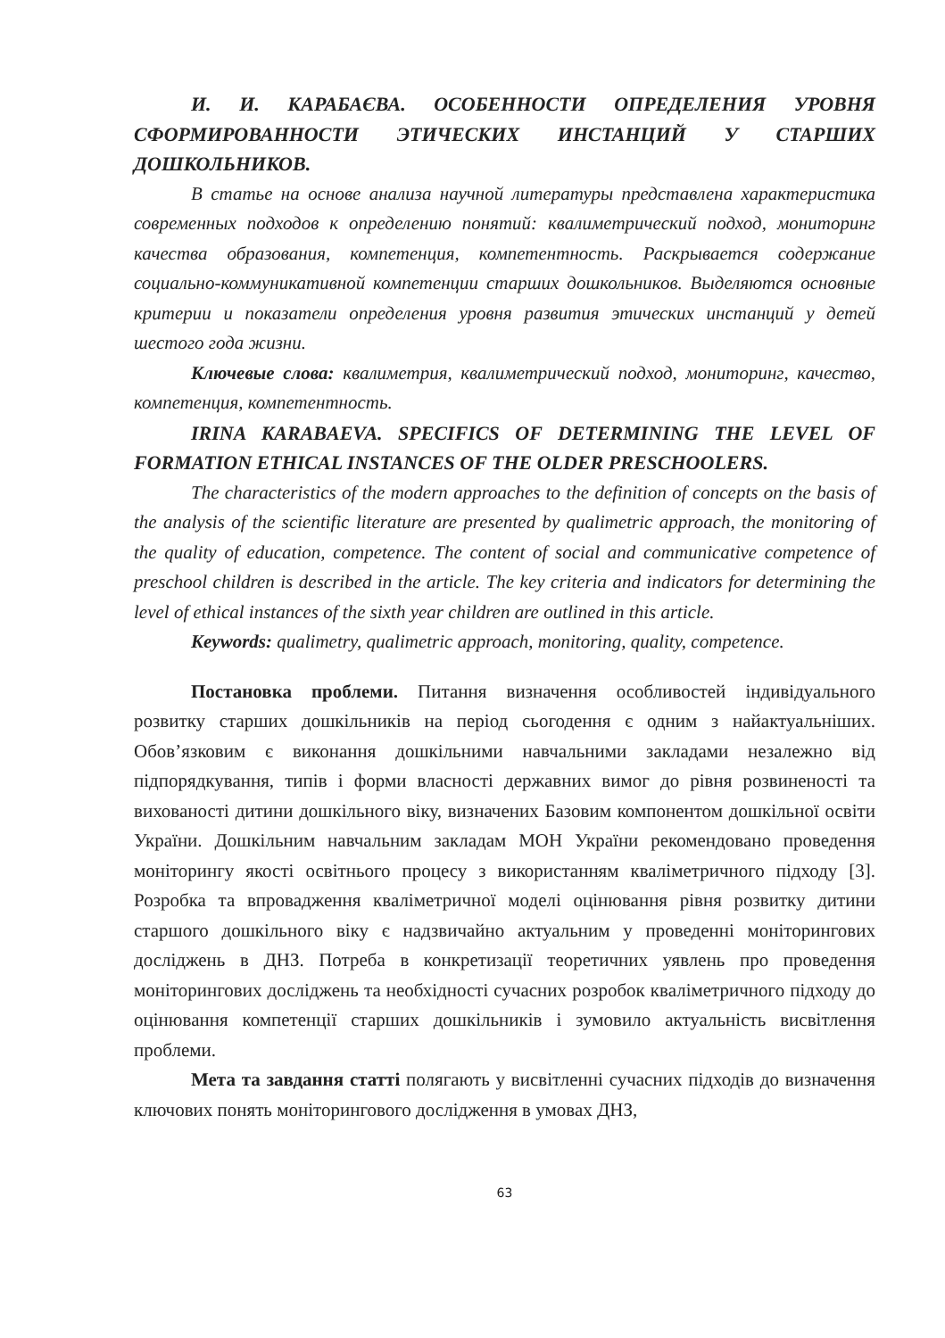И. И. КАРАБАЄВА. ОСОБЕННОСТИ ОПРЕДЕЛЕНИЯ УРОВНЯ СФОРМИРОВАННОСТИ ЭТИЧЕСКИХ ИНСТАНЦИЙ У СТАРШИХ ДОШКОЛЬНИКОВ.
В статье на основе анализа научной литературы представлена характеристика современных подходов к определению понятий: квалиметрический подход, мониторинг качества образования, компетенция, компетентность. Раскрывается содержание социально-коммуникативной компетенции старших дошкольников. Выделяются основные критерии и показатели определения уровня развития этических инстанций у детей шестого года жизни.
Ключевые слова: квалиметрия, квалиметрический подход, мониторинг, качество, компетенция, компетентность.
IRINA KARABAEVA. SPECIFICS OF DETERMINING THE LEVEL OF FORMATION ETHICAL INSTANCES OF THE OLDER PRESCHOOLERS.
The characteristics of the modern approaches to the definition of concepts on the basis of the analysis of the scientific literature are presented by qualimetric approach, the monitoring of the quality of education, competence. The content of social and communicative competence of preschool children is described in the article. The key criteria and indicators for determining the level of ethical instances of the sixth year children are outlined in this article.
Keywords: qualimetry, qualimetric approach, monitoring, quality, competence.
Постановка проблеми. Питання визначення особливостей індивідуального розвитку старших дошкільників на період сьогодення є одним з найактуальніших. Обов’язковим є виконання дошкільними навчальними закладами незалежно від підпорядкування, типів і форми власності державних вимог до рівня розвиненості та вихованості дитини дошкільного віку, визначених Базовим компонентом дошкільної освіти України. Дошкільним навчальним закладам МОН України рекомендовано проведення моніторингу якості освітнього процесу з використанням кваліметричного підходу [3]. Розробка та впровадження кваліметричної моделі оцінювання рівня розвитку дитини старшого дошкільного віку є надзвичайно актуальним у проведенні моніторингових досліджень в ДНЗ. Потреба в конкретизації теоретичних уявлень про проведення моніторингових досліджень та необхідності сучасних розробок кваліметричного підходу до оцінювання компетенції старших дошкільників і зумовило актуальність висвітлення проблеми.
Мета та завдання статті полягають у висвітленні сучасних підходів до визначення ключових понять моніторингового дослідження в умовах ДНЗ,
63